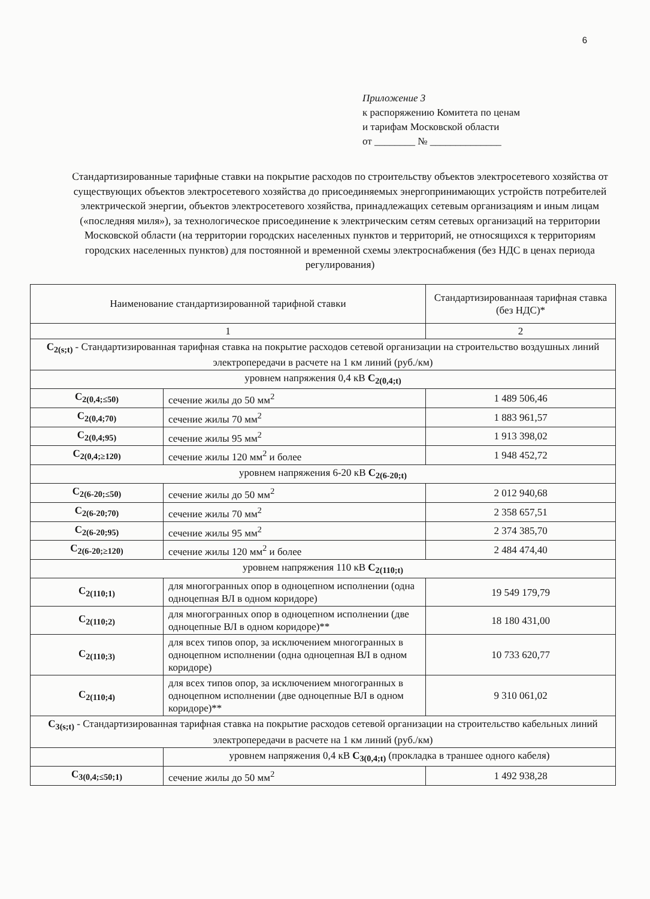6
Приложение 3
к распоряжению Комитета по ценам
и тарифам Московской области
от ________ № ______________
Стандартизированные тарифные ставки на покрытие расходов по строительству объектов электросетевого хозяйства от существующих объектов электросетевого хозяйства до присоединяемых энергопринимающих устройств потребителей электрической энергии, объектов электросетевого хозяйства, принадлежащих сетевым организациям и иным лицам («последняя миля»), за технологическое присоединение к электрическим сетям сетевых организаций на территории Московской области (на территории городских населенных пунктов и территорий, не относящихся к территориям городских населенных пунктов) для постоянной и временной схемы электроснабжения (без НДС в ценах периода регулирования)
| Наименование стандартизированной тарифной ставки | | Стандартизированнаая тарифная ставка (без НДС)* |
| --- | --- | --- |
| 1 | | 2 |
| C<sub>2(s;t)</sub> - Стандартизированная тарифная ставка на покрытие расходов сетевой организации на строительство воздушных линий электропередачи в расчете на 1 км линий (руб./км) | | |
| уровнем напряжения 0,4 кВ C<sub>2(0,4;t)</sub> | | |
| C<sub>2(0,4;≤50)</sub> | сечение жилы до 50 мм<sup>2</sup> | 1 489 506,46 |
| C<sub>2(0,4;70)</sub> | сечение жилы 70 мм<sup>2</sup> | 1 883 961,57 |
| C<sub>2(0,4;95)</sub> | сечение жилы 95 мм<sup>2</sup> | 1 913 398,02 |
| C<sub>2(0,4;≥120)</sub> | сечение жилы 120 мм<sup>2</sup> и более | 1 948 452,72 |
| уровнем напряжения 6-20 кВ C<sub>2(6-20;t)</sub> | | |
| C<sub>2(6-20;≤50)</sub> | сечение жилы до 50 мм<sup>2</sup> | 2 012 940,68 |
| C<sub>2(6-20;70)</sub> | сечение жилы 70 мм<sup>2</sup> | 2 358 657,51 |
| C<sub>2(6-20;95)</sub> | сечение жилы 95 мм<sup>2</sup> | 2 374 385,70 |
| C<sub>2(6-20;≥120)</sub> | сечение жилы 120 мм<sup>2</sup> и более | 2 484 474,40 |
| уровнем напряжения 110 кВ C<sub>2(110;t)</sub> | | |
| C<sub>2(110;1)</sub> | для многогранных опор в одноцепном исполнении (одна одноцепная ВЛ в одном коридоре) | 19 549 179,79 |
| C<sub>2(110;2)</sub> | для многогранных опор в одноцепном исполнении (две одноцепные ВЛ в одном коридоре)** | 18 180 431,00 |
| C<sub>2(110;3)</sub> | для всех типов опор, за исключением многогранных в одноцепном исполнении (одна одноцепная ВЛ в одном коридоре) | 10 733 620,77 |
| C<sub>2(110;4)</sub> | для всех типов опор, за исключением многогранных в одноцепном исполнении (две одноцепные ВЛ в одном коридоре)** | 9 310 061,02 |
| C<sub>3(s;t)</sub> - Стандартизированная тарифная ставка на покрытие расходов сетевой организации на строительство кабельных линий электропередачи в расчете на 1 км линий (руб./км) | | |
| | уровнем напряжения 0,4 кВ C<sub>3(0,4;t)</sub> (прокладка в траншее одного кабеля) | |
| C<sub>3(0,4;≤50;1)</sub> | сечение жилы до 50 мм<sup>2</sup> | 1 492 938,28 |